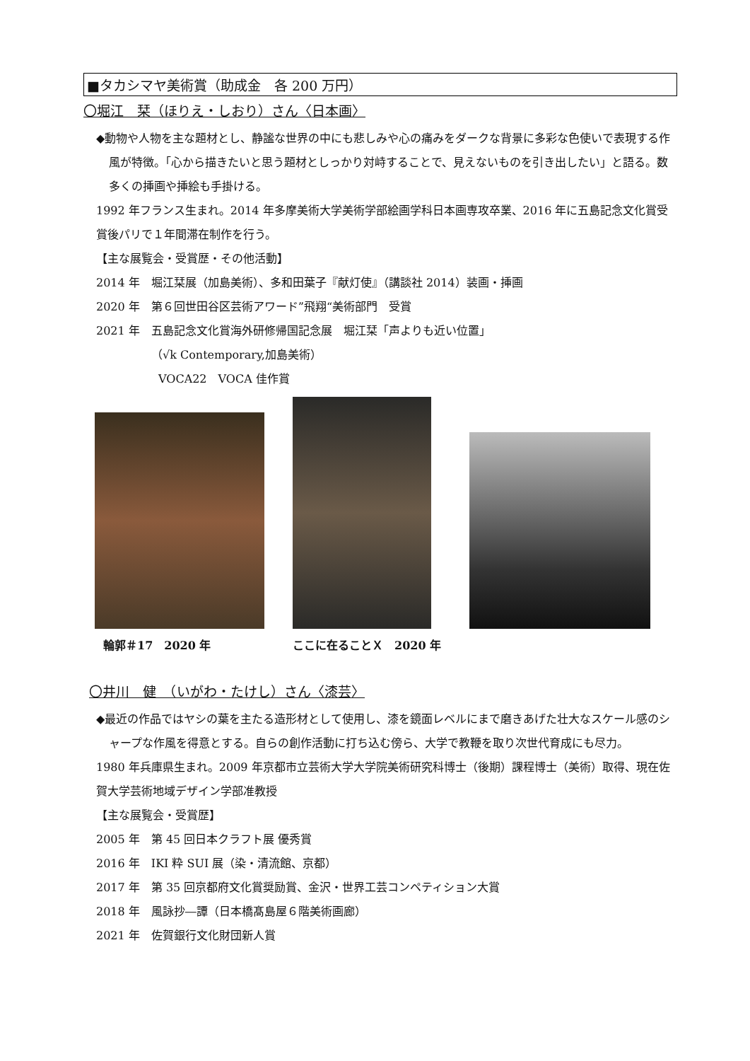■タカシマヤ美術賞（助成金　各 200 万円）
〇堀江　栞（ほりえ・しおり）さん〈日本画〉
◆動物や人物を主な題材とし、静謐な世界の中にも悲しみや心の痛みをダークな背景に多彩な色使いで表現する作風が特徴。「心から描きたいと思う題材としっかり対峙することで、見えないものを引き出したい」と語る。数多くの挿画や挿絵も手掛ける。
1992 年フランス生まれ。2014 年多摩美術大学美術学部絵画学科日本画専攻卒業、2016 年に五島記念文化賞受賞後パリで１年間滞在制作を行う。
【主な展覧会・受賞歴・その他活動】
2014 年　堀江栞展（加島美術）、多和田葉子『献灯使』（講談社 2014）装画・挿画
2020 年　第６回世田谷区芸術アワード”飛翔“美術部門　受賞
2021 年　五島記念文化賞海外研修帰国記念展　堀江栞「声よりも近い位置」
（√k Contemporary,加島美術）
VOCA22　VOCA 佳作賞
輪郭＃17　2020 年
ここに在ることＸ　2020 年
〇井川　健　（いがわ・たけし）さん〈漆芸〉
◆最近の作品ではヤシの葉を主たる造形材として使用し、漆を鏡面レベルにまで磨きあげた壮大なスケール感のシャープな作風を得意とする。自らの創作活動に打ち込む傍ら、大学で教鞭を取り次世代育成にも尽力。
1980 年兵庫県生まれ。2009 年京都市立芸術大学大学院美術研究科博士（後期）課程博士（美術）取得、現在佐賀大学芸術地域デザイン学部准教授
【主な展覧会・受賞歴】
2005 年　第 45 回日本クラフト展 優秀賞
2016 年　IKI 粋 SUI 展（染・清流館、京都）
2017 年　第 35 回京都府文化賞奨励賞、金沢・世界工芸コンペティション大賞
2018 年　風詠抄―譚（日本橋髙島屋６階美術画廊）
2021 年　佐賀銀行文化財団新人賞